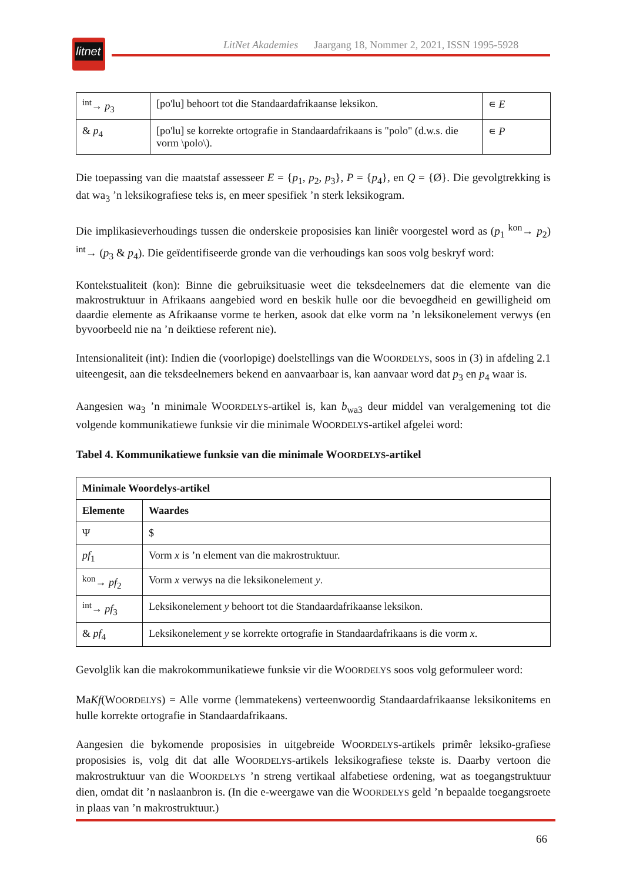litnet
LitNet Akademies Jaargang 18, Nommer 2, 2021, ISSN 1995-5928
| <sup>int</sup>→ p<sub>3</sub> | [po'lu] behoort tot die Standaardafrikaanse leksikon. | ∊ E |
| & p<sub>4</sub> | [po'lu] se korrekte ortografie in Standaardafrikaans is "polo" (d.w.s. die vorm \polo\). | ∊ P |
Die toepassing van die maatstaf assesseer E = {p<sub>1</sub>, p<sub>2</sub>, p<sub>3</sub>}, P = {p<sub>4</sub>}, en Q = {Ø}. Die gevolgtrekking is dat wa<sub>3</sub> ’n leksikografiese teks is, en meer spesifiek ’n sterk leksikogram.
Die implikasieverhoudings tussen die onderskeie proposisies kan liniêr voorgestel word as (p<sub>1</sub> <sup>kon</sup>→ p<sub>2</sub>) <sup>int</sup>→ (p<sub>3</sub> & p<sub>4</sub>). Die geïdentifiseerde gronde van die verhoudings kan soos volg beskryf word:
Kontekstualiteit (kon): Binne die gebruiksituasie weet die teksdeelnemers dat die elemente van die makrostruktuur in Afrikaans aangebied word en beskik hulle oor die bevoegdheid en gewilligheid om daardie elemente as Afrikaanse vorme te herken, asook dat elke vorm na ’n leksikonelement verwys (en byvoorbeeld nie na ’n deiktiese referent nie).
Intensionaliteit (int): Indien die (voorlopige) doelstellings van die WOORDELYS, soos in (3) in afdeling 2.1 uiteengesit, aan die teksdeelnemers bekend en aanvaarbaar is, kan aanvaar word dat p<sub>3</sub> en p<sub>4</sub> waar is.
Aangesien wa<sub>3</sub> ’n minimale WOORDELYS-artikel is, kan b<sub>wa3</sub> deur middel van veralgemening tot die volgende kommunikatiewe funksie vir die minimale WOORDELYS-artikel afgelei word:
Tabel 4. Kommunikatiewe funksie van die minimale WOORDELYS-artikel
| Minimale Woordelys-artikel | |
| --- | --- |
| Elemente | Waardes |
| Ψ | $ |
| pf<sub>1</sub> | Vorm x is ’n element van die makrostruktuur. |
| <sup>kon</sup>→ pf<sub>2</sub> | Vorm x verwys na die leksikonelement y . |
| <sup>int</sup>→ pf<sub>3</sub> | Leksikonelement y behoort tot die Standaardafrikaanse leksikon. |
| & pf<sub>4</sub> | Leksikonelement y se korrekte ortografie in Standaardafrikaans is die vorm x . |
Gevolglik kan die makrokommunikatiewe funksie vir die WOORDELYS soos volg geformuleer word:
MaKf(WOORDELYS) = Alle vorme (lemmatekens) verteenwoordig Standaardafrikaanse leksikonitems en hulle korrekte ortografie in Standaardafrikaans.
Aangesien die bykomende proposisies in uitgebreide WOORDELYS-artikels primêr leksiko-grafiese proposisies is, volg dit dat alle WOORDELYS-artikels leksikografiese tekste is. Daarby vertoon die makrostruktuur van die WOORDELYS ’n streng vertikaal alfabetiese ordening, wat as toegangstruktuur dien, omdat dit ’n naslaanbron is. (In die e-weergawe van die WOORDELYS geld ’n bepaalde toegangsroete in plaas van ’n makrostruktuur.)
66